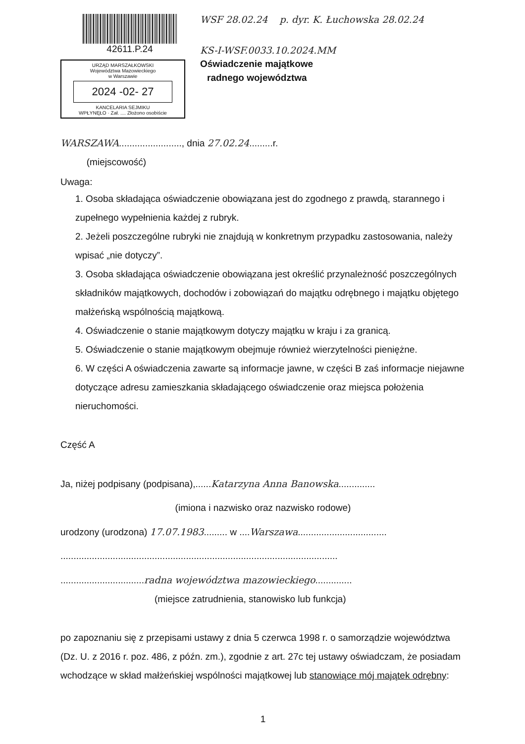42611.P.24
URZĄD MARSZAŁKOWSKI
Województwa Mazowieckiego
w Warszawie
2024 -02- 27
KANCELARIA SEJMIKU
WPŁYNĘŁO · Zał. .... Złożono osobiście
WSF 28.02.24 p. dyr. K. Łuchowska 28.02.24
KS-I-WSF.0033.10.2024.MM
Oświadczenie majątkowe
radnego województwa
WARSZAWA........................, dnia 27.02.24.........r.
(miejscowość)
Uwaga:
1. Osoba składająca oświadczenie obowiązana jest do zgodnego z prawdą, starannego i zupełnego wypełnienia każdej z rubryk.
2. Jeżeli poszczególne rubryki nie znajdują w konkretnym przypadku zastosowania, należy wpisać „nie dotyczy”.
3. Osoba składająca oświadczenie obowiązana jest określić przynależność poszczególnych składników majątkowych, dochodów i zobowiązań do majątku odrębnego i majątku objętego małżeńską wspólnością majątkową.
4. Oświadczenie o stanie majątkowym dotyczy majątku w kraju i za granicą.
5. Oświadczenie o stanie majątkowym obejmuje również wierzytelności pieniężne.
6. W części A oświadczenia zawarte są informacje jawne, w części B zaś informacje niejawne dotyczące adresu zamieszkania składającego oświadczenie oraz miejsca położenia nieruchomości.
Część A
Ja, niżej podpisany (podpisana),......Katarzyna Anna Banowska..............
(imiona i nazwisko oraz nazwisko rodowe)
urodzony (urodzona) 17.07.1983......... w ....Warszawa..................................
..........................................................................................................
................................radna województwa mazowieckiego..............
(miejsce zatrudnienia, stanowisko lub funkcja)
po zapoznaniu się z przepisami ustawy z dnia 5 czerwca 1998 r. o samorządzie województwa (Dz. U. z 2016 r. poz. 486, z późn. zm.), zgodnie z art. 27c tej ustawy oświadczam, że posiadam wchodzące w skład małżeńskiej wspólności majątkowej lub stanowiące mój majątek odrębny:
1